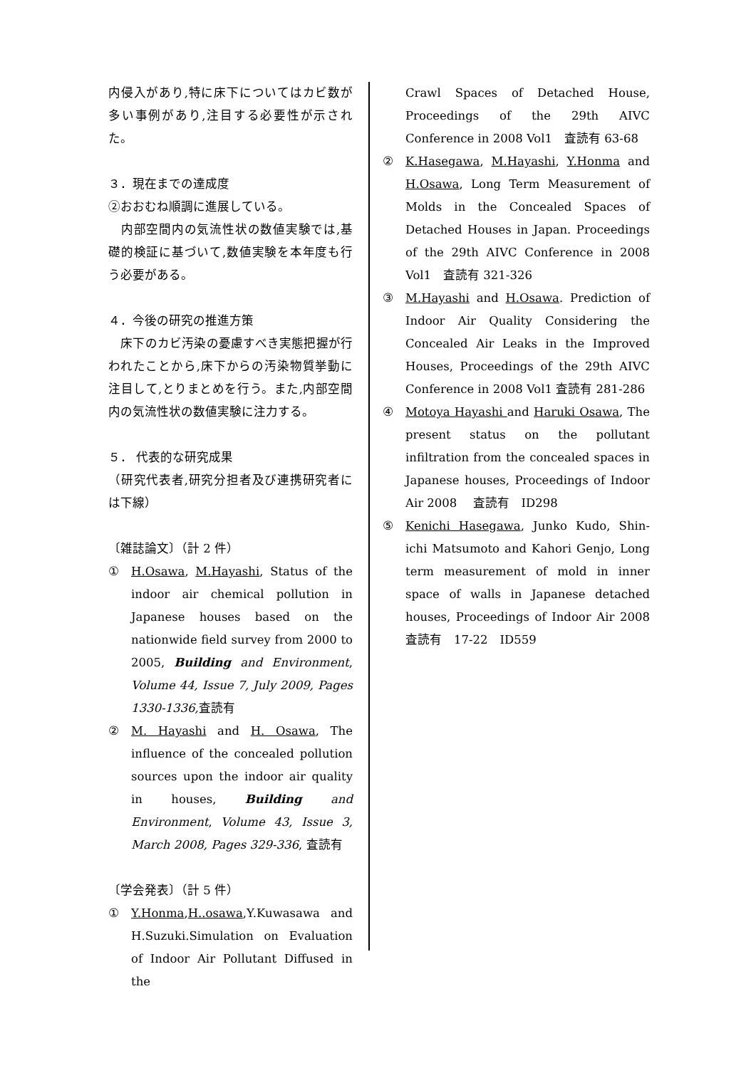内侵入があり,特に床下についてはカビ数が多い事例があり,注目する必要性が示された。
３．現在までの達成度
②おおむね順調に進展している。
　内部空間内の気流性状の数値実験では,基礎的検証に基づいて,数値実験を本年度も行う必要がある。
４．今後の研究の推進方策
　床下のカビ汚染の憂慮すべき実態把握が行われたことから,床下からの汚染物質挙動に注目して,とりまとめを行う。また,内部空間内の気流性状の数値実験に注力する。
５． 代表的な研究成果
（研究代表者,研究分担者及び連携研究者には下線）
〔雑誌論文〕（計 2 件）
① H.Osawa, M.Hayashi, Status of the indoor air chemical pollution in Japanese houses based on the nationwide field survey from 2000 to 2005, Building and Environment, Volume 44, Issue 7, July 2009, Pages 1330-1336, 査読有
② M. Hayashi and H. Osawa, The influence of the concealed pollution sources upon the indoor air quality in houses, Building and Environment, Volume 43, Issue 3, March 2008, Pages 329-336, 査読有
〔学会発表〕（計 5 件）
① Y.Honma,H..osawa,Y.Kuwasawa and H.Suzuki.Simulation on Evaluation of Indoor Air Pollutant Diffused in the
Crawl Spaces of Detached House, Proceedings of the 29th AIVC Conference in 2008 Vol1　査読有 63-68
② K.Hasegawa, M.Hayashi, Y.Honma and H.Osawa, Long Term Measurement of Molds in the Concealed Spaces of Detached Houses in Japan. Proceedings of the 29th AIVC Conference in 2008 Vol1　査読有 321-326
③ M.Hayashi and H.Osawa. Prediction of Indoor Air Quality Considering the Concealed Air Leaks in the Improved Houses, Proceedings of the 29th AIVC Conference in 2008 Vol1 査読有 281-286
④ Motoya Hayashi and Haruki Osawa, The present status on the pollutant infiltration from the concealed spaces in Japanese houses, Proceedings of Indoor Air 2008　 査読有　ID298
⑤ Kenichi Hasegawa, Junko Kudo, Shin-ichi Matsumoto and Kahori Genjo, Long term measurement of mold in inner space of walls in Japanese detached houses, Proceedings of Indoor Air 2008　 査読有　17-22　ID559